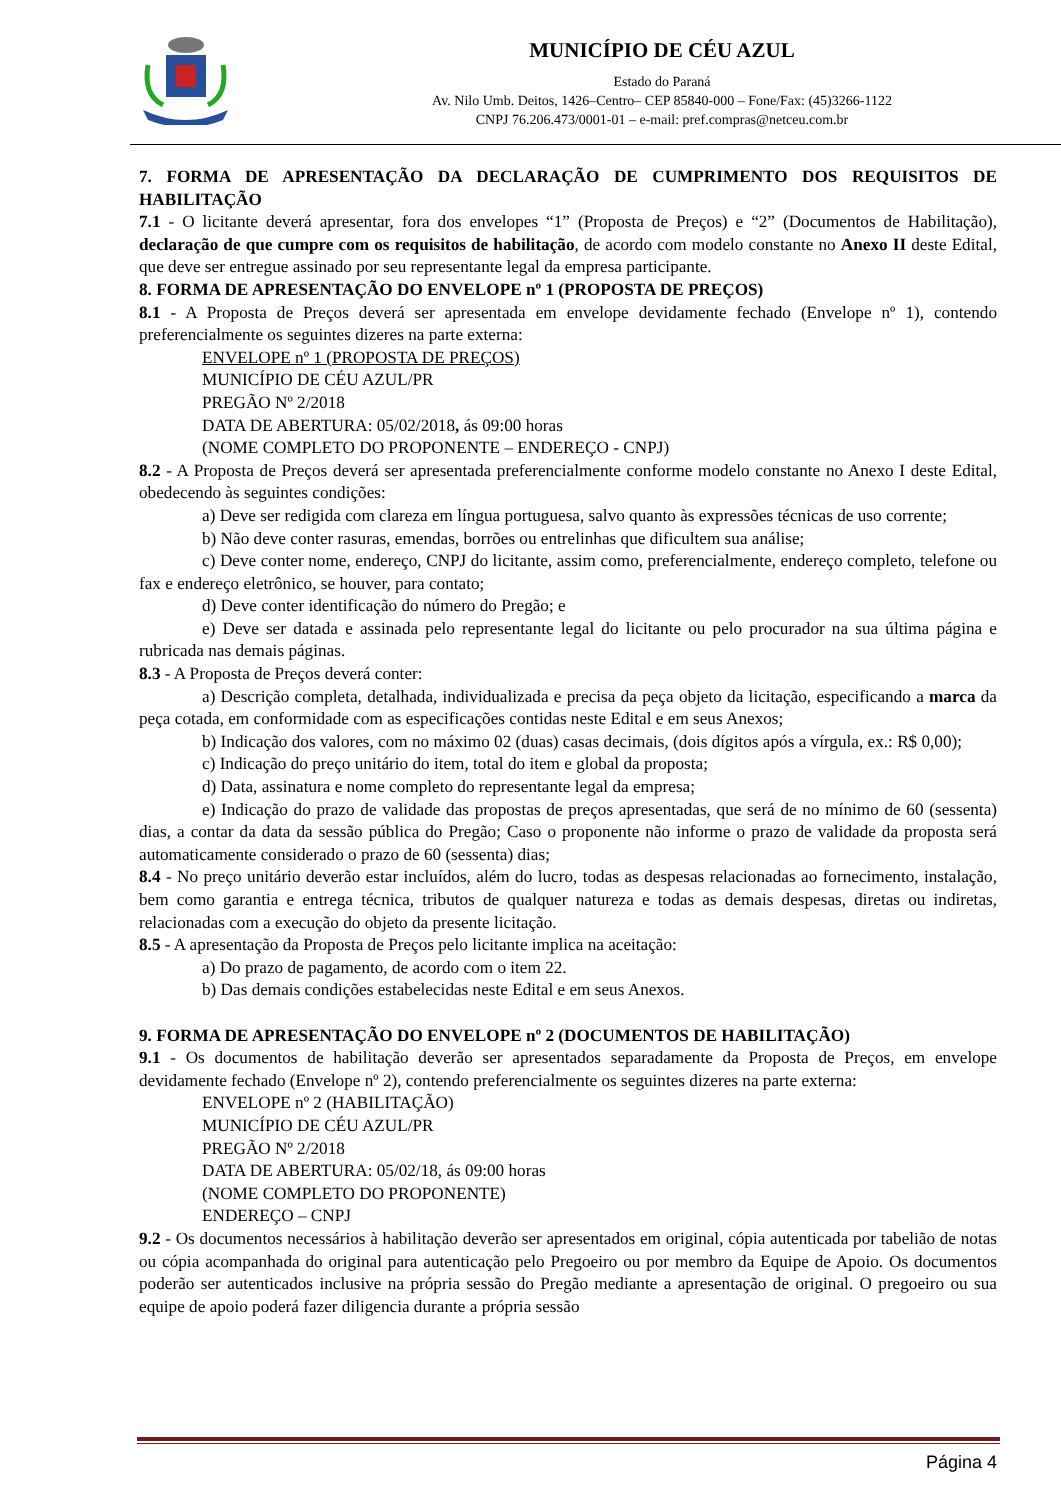MUNICÍPIO DE CÉU AZUL
Estado do Paraná
Av. Nilo Umb. Deitos, 1426–Centro– CEP 85840-000 – Fone/Fax: (45)3266-1122
CNPJ 76.206.473/0001-01 – e-mail: pref.compras@netceu.com.br
7. FORMA DE APRESENTAÇÃO DA DECLARAÇÃO DE CUMPRIMENTO DOS REQUISITOS DE HABILITAÇÃO
7.1 - O licitante deverá apresentar, fora dos envelopes “1” (Proposta de Preços) e “2” (Documentos de Habilitação), declaração de que cumpre com os requisitos de habilitação, de acordo com modelo constante no Anexo II deste Edital, que deve ser entregue assinado por seu representante legal da empresa participante.
8. FORMA DE APRESENTAÇÃO DO ENVELOPE nº 1 (PROPOSTA DE PREÇOS)
8.1 - A Proposta de Preços deverá ser apresentada em envelope devidamente fechado (Envelope nº 1), contendo preferencialmente os seguintes dizeres na parte externa:
ENVELOPE nº 1 (PROPOSTA DE PREÇOS)
MUNICÍPIO DE CÉU AZUL/PR
PREGÃO Nº 2/2018
DATA DE ABERTURA: 05/02/2018, ás 09:00 horas
(NOME COMPLETO DO PROPONENTE – ENDEREÇO - CNPJ)
8.2 - A Proposta de Preços deverá ser apresentada preferencialmente conforme modelo constante no Anexo I deste Edital, obedecendo às seguintes condições:
a) Deve ser redigida com clareza em língua portuguesa, salvo quanto às expressões técnicas de uso corrente;
b) Não deve conter rasuras, emendas, borrões ou entrelinhas que dificultem sua análise;
c) Deve conter nome, endereço, CNPJ do licitante, assim como, preferencialmente, endereço completo, telefone ou fax e endereço eletrônico, se houver, para contato;
d) Deve conter identificação do número do Pregão; e
e) Deve ser datada e assinada pelo representante legal do licitante ou pelo procurador na sua última página e rubricada nas demais páginas.
8.3 - A Proposta de Preços deverá conter:
a) Descrição completa, detalhada, individualizada e precisa da peça objeto da licitação, especificando a marca da peça cotada, em conformidade com as especificações contidas neste Edital e em seus Anexos;
b) Indicação dos valores, com no máximo 02 (duas) casas decimais, (dois dígitos após a vírgula, ex.: R$ 0,00);
c) Indicação do preço unitário do item, total do item e global da proposta;
d) Data, assinatura e nome completo do representante legal da empresa;
e) Indicação do prazo de validade das propostas de preços apresentadas, que será de no mínimo de 60 (sessenta) dias, a contar da data da sessão pública do Pregão; Caso o proponente não informe o prazo de validade da proposta será automaticamente considerado o prazo de 60 (sessenta) dias;
8.4 - No preço unitário deverão estar incluídos, além do lucro, todas as despesas relacionadas ao fornecimento, instalação, bem como garantia e entrega técnica, tributos de qualquer natureza e todas as demais despesas, diretas ou indiretas, relacionadas com a execução do objeto da presente licitação.
8.5 - A apresentação da Proposta de Preços pelo licitante implica na aceitação:
a) Do prazo de pagamento, de acordo com o item 22.
b) Das demais condições estabelecidas neste Edital e em seus Anexos.
9. FORMA DE APRESENTAÇÃO DO ENVELOPE nº 2 (DOCUMENTOS DE HABILITAÇÃO)
9.1 - Os documentos de habilitação deverão ser apresentados separadamente da Proposta de Preços, em envelope devidamente fechado (Envelope nº 2), contendo preferencialmente os seguintes dizeres na parte externa:
ENVELOPE nº 2 (HABILITAÇÃO)
MUNICÍPIO DE CÉU AZUL/PR
PREGÃO Nº 2/2018
DATA DE ABERTURA: 05/02/18, ás 09:00 horas
(NOME COMPLETO DO PROPONENTE)
ENDEREÇO – CNPJ
9.2 - Os documentos necessários à habilitação deverão ser apresentados em original, cópia autenticada por tabelião de notas ou cópia acompanhada do original para autenticação pelo Pregoeiro ou por membro da Equipe de Apoio. Os documentos poderão ser autenticados inclusive na própria sessão do Pregão mediante a apresentação de original. O pregoeiro ou sua equipe de apoio poderá fazer diligencia durante a própria sessão
Página 4